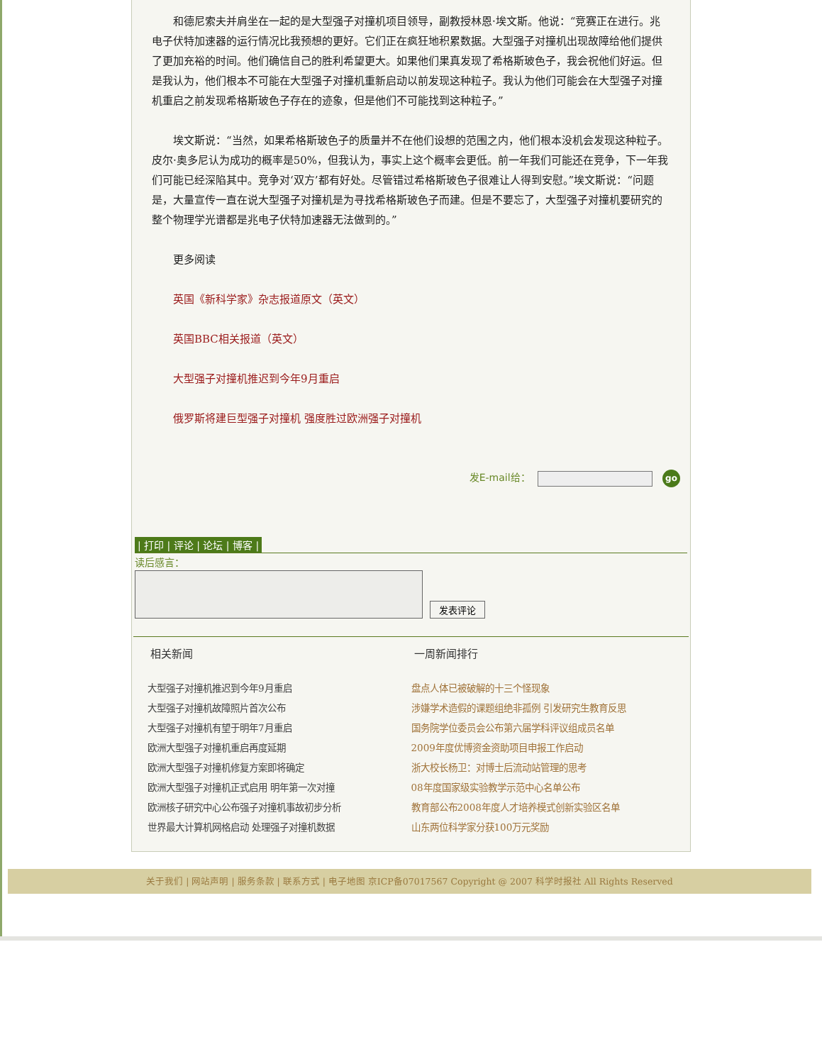和德尼索夫并肩坐在一起的是大型强子对撞机项目领导，副教授林恩·埃文斯。他说：“竞赛正在进行。兆电子伏特加速器的运行情况比我预想的更好。它们正在疯狂地积累数据。大型强子对撞机出现故障给他们提供了更加充裕的时间。他们确信自己的胜利希望更大。如果他们果真发现了希格斯玻色子，我会祝他们好运。但是我认为，他们根本不可能在大型强子对撞机重新启动以前发现这种粒子。我认为他们可能会在大型强子对撞机重启之前发现希格斯玻色子存在的迹象，但是他们不可能找到这种粒子。”
埃文斯说：“当然，如果希格斯玻色子的质量并不在他们设想的范围之内，他们根本没机会发现这种粒子。皮尔·奥多尼认为成功的概率是50%，但我认为，事实上这个概率会更低。前一年我们可能还在竞争，下一年我们可能已经深陷其中。竞争对‘双方’都有好处。尽管错过希格斯玻色子很难让人得到安慰。”埃文斯说：“问题是，大量宣传一直在说大型强子对撞机是为寻找希格斯玻色子而建。但是不要忘了，大型强子对撞机要研究的整个物理学光谱都是兆电子伏特加速器无法做到的。”
更多阅读
英国《新科学家》杂志报道原文（英文）
英国BBC相关报道（英文）
大型强子对撞机推迟到今年9月重启
俄罗斯将建巨型强子对撞机 强度胜过欧洲强子对撞机
发E-mail给： go
| 打印 | 评论 | 论坛 | 博客 |
读后感言：
发表评论
相关新闻
大型强子对撞机推迟到今年9月重启
大型强子对撞机故障照片首次公布
大型强子对撞机有望于明年7月重启
欧洲大型强子对撞机重启再度延期
欧洲大型强子对撞机修复方案即将确定
欧洲大型强子对撞机正式启用 明年第一次对撞
欧洲核子研究中心公布强子对撞机事故初步分析
世界最大计算机网格启动 处理强子对撞机数据
一周新闻排行
盘点人体已被破解的十三个怪现象
涉嫌学术造假的课题组绝非孤例 引发研究生教育反思
国务院学位委员会公布第六届学科评议组成员名单
2009年度优博资金资助项目申报工作启动
浙大校长杨卫：对博士后流动站管理的思考
08年度国家级实验教学示范中心名单公布
教育部公布2008年度人才培养模式创新实验区名单
山东两位科学家分获100万元奖励
关于我们 | 网站声明 | 服务条款 | 联系方式 | 电子地图 京ICP备07017567 Copyright @ 2007 科学时报社 All Rights Reserved